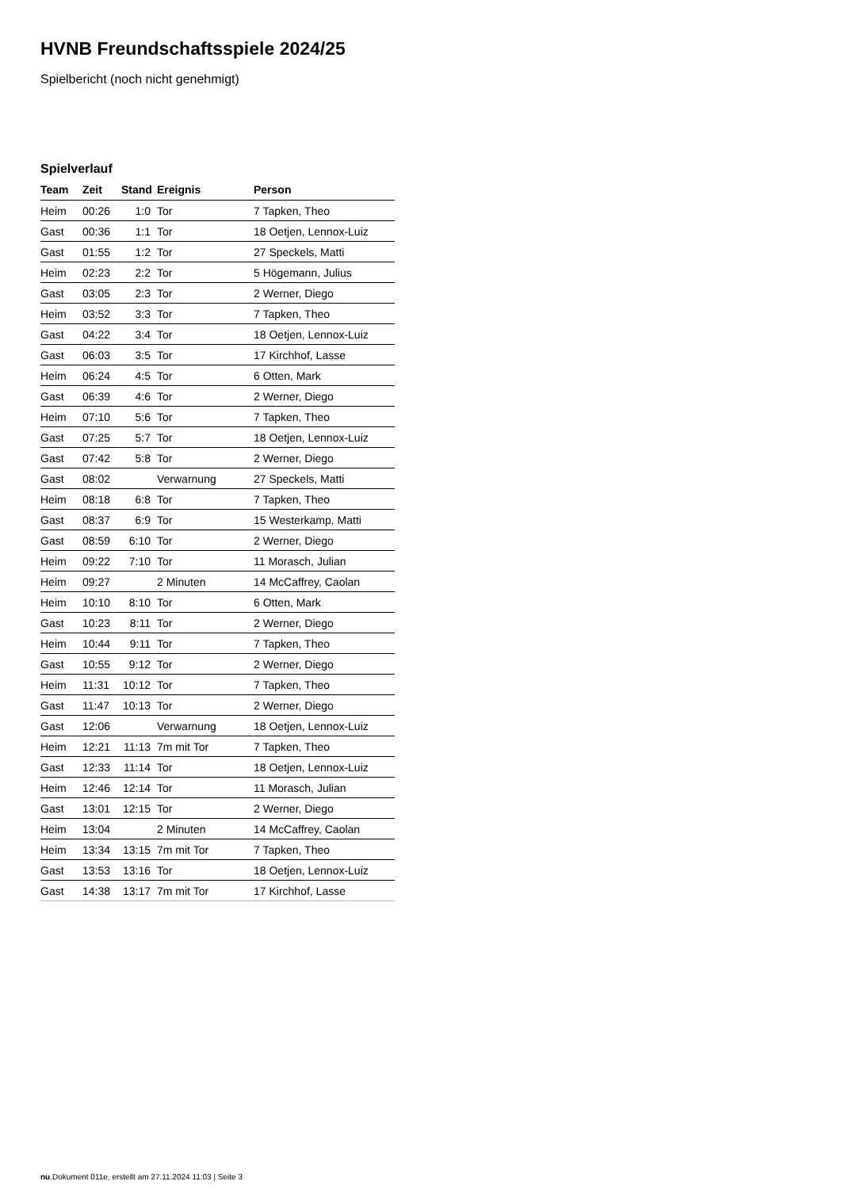HVNB Freundschaftsspiele 2024/25
Spielbericht (noch nicht genehmigt)
Spielverlauf
| Team | Zeit | Stand | Ereignis | Person |
| --- | --- | --- | --- | --- |
| Heim | 00:26 | 1:0 | Tor | 7 Tapken, Theo |
| Gast | 00:36 | 1:1 | Tor | 18 Oetjen, Lennox-Luiz |
| Gast | 01:55 | 1:2 | Tor | 27 Speckels, Matti |
| Heim | 02:23 | 2:2 | Tor | 5 Högemann, Julius |
| Gast | 03:05 | 2:3 | Tor | 2 Werner, Diego |
| Heim | 03:52 | 3:3 | Tor | 7 Tapken, Theo |
| Gast | 04:22 | 3:4 | Tor | 18 Oetjen, Lennox-Luiz |
| Gast | 06:03 | 3:5 | Tor | 17 Kirchhof, Lasse |
| Heim | 06:24 | 4:5 | Tor | 6 Otten, Mark |
| Gast | 06:39 | 4:6 | Tor | 2 Werner, Diego |
| Heim | 07:10 | 5:6 | Tor | 7 Tapken, Theo |
| Gast | 07:25 | 5:7 | Tor | 18 Oetjen, Lennox-Luiz |
| Gast | 07:42 | 5:8 | Tor | 2 Werner, Diego |
| Gast | 08:02 | | Verwarnung | 27 Speckels, Matti |
| Heim | 08:18 | 6:8 | Tor | 7 Tapken, Theo |
| Gast | 08:37 | 6:9 | Tor | 15 Westerkamp, Matti |
| Gast | 08:59 | 6:10 | Tor | 2 Werner, Diego |
| Heim | 09:22 | 7:10 | Tor | 11 Morasch, Julian |
| Heim | 09:27 | | 2 Minuten | 14 McCaffrey, Caolan |
| Heim | 10:10 | 8:10 | Tor | 6 Otten, Mark |
| Gast | 10:23 | 8:11 | Tor | 2 Werner, Diego |
| Heim | 10:44 | 9:11 | Tor | 7 Tapken, Theo |
| Gast | 10:55 | 9:12 | Tor | 2 Werner, Diego |
| Heim | 11:31 | 10:12 | Tor | 7 Tapken, Theo |
| Gast | 11:47 | 10:13 | Tor | 2 Werner, Diego |
| Gast | 12:06 | | Verwarnung | 18 Oetjen, Lennox-Luiz |
| Heim | 12:21 | 11:13 | 7m mit Tor | 7 Tapken, Theo |
| Gast | 12:33 | 11:14 | Tor | 18 Oetjen, Lennox-Luiz |
| Heim | 12:46 | 12:14 | Tor | 11 Morasch, Julian |
| Gast | 13:01 | 12:15 | Tor | 2 Werner, Diego |
| Heim | 13:04 | | 2 Minuten | 14 McCaffrey, Caolan |
| Heim | 13:34 | 13:15 | 7m mit Tor | 7 Tapken, Theo |
| Gast | 13:53 | 13:16 | Tor | 18 Oetjen, Lennox-Luiz |
| Gast | 14:38 | 13:17 | 7m mit Tor | 17 Kirchhof, Lasse |
nu.Dokument 011e, erstellt am 27.11.2024 11:03 | Seite 3